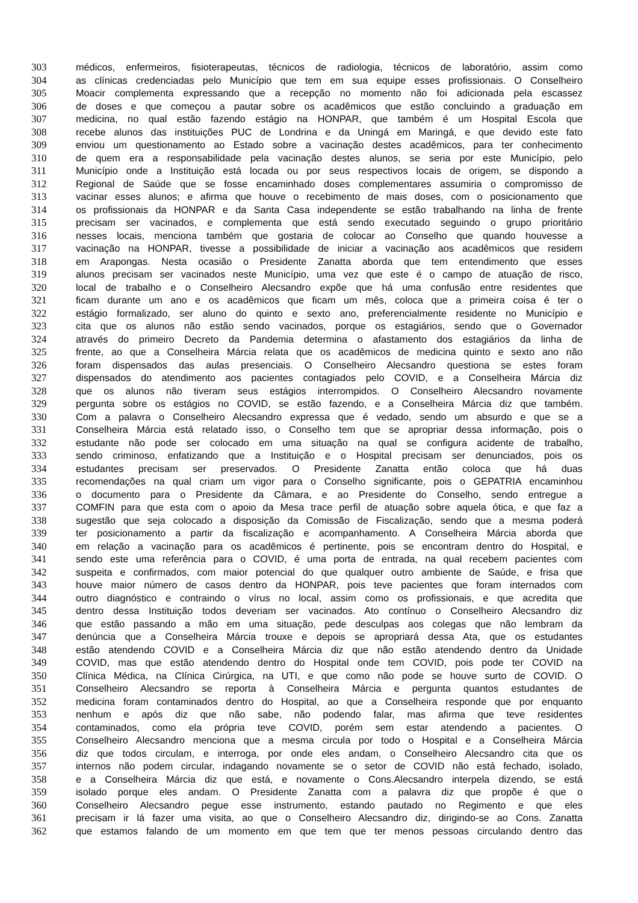303 médicos, enfermeiros, fisioterapeutas, técnicos de radiologia, técnicos de laboratório, assim como
304 as clínicas credenciadas pelo Município que tem em sua equipe esses profissionais. O Conselheiro
305 Moacir complementa expressando que a recepção no momento não foi adicionada pela escassez
306 de doses e que começou a pautar sobre os acadêmicos que estão concluindo a graduação em
307 medicina, no qual estão fazendo estágio na HONPAR, que também é um Hospital Escola que
308 recebe alunos das instituições PUC de Londrina e da Uningá em Maringá, e que devido este fato
309 enviou um questionamento ao Estado sobre a vacinação destes acadêmicos, para ter conhecimento
310 de quem era a responsabilidade pela vacinação destes alunos, se seria por este Município, pelo
311 Município onde a Instituição está locada ou por seus respectivos locais de origem, se dispondo a
312 Regional de Saúde que se fosse encaminhado doses complementares assumiria o compromisso de
313 vacinar esses alunos; e afirma que houve o recebimento de mais doses, com o posicionamento que
314 os profissionais da HONPAR e da Santa Casa independente se estão trabalhando na linha de frente
315 precisam ser vacinados, e complementa que está sendo executado seguindo o grupo prioritário
316 nesses locais, menciona também que gostaria de colocar ao Conselho que quando houvesse a
317 vacinação na HONPAR, tivesse a possibilidade de iniciar a vacinação aos acadêmicos que residem
318 em Arapongas. Nesta ocasião o Presidente Zanatta aborda que tem entendimento que esses
319 alunos precisam ser vacinados neste Município, uma vez que este é o campo de atuação de risco,
320 local de trabalho e o Conselheiro Alecsandro expõe que há uma confusão entre residentes que
321 ficam durante um ano e os acadêmicos que ficam um mês, coloca que a primeira coisa é ter o
322 estágio formalizado, ser aluno do quinto e sexto ano, preferencialmente residente no Município e
323 cita que os alunos não estão sendo vacinados, porque os estagiários, sendo que o Governador
324 através do primeiro Decreto da Pandemia determina o afastamento dos estagiários da linha de
325 frente, ao que a Conselheira Márcia relata que os acadêmicos de medicina quinto e sexto ano não
326 foram dispensados das aulas presenciais. O Conselheiro Alecsandro questiona se estes foram
327 dispensados do atendimento aos pacientes contagiados pelo COVID, e a Conselheira Márcia diz
328 que os alunos não tiveram seus estágios interrompidos. O Conselheiro Alecsandro novamente
329 pergunta sobre os estágios no COVID, se estão fazendo, e a Conselheira Márcia diz que também.
330 Com a palavra o Conselheiro Alecsandro expressa que é vedado, sendo um absurdo e que se a
331 Conselheira Márcia está relatado isso, o Conselho tem que se apropriar dessa informação, pois o
332 estudante não pode ser colocado em uma situação na qual se configura acidente de trabalho,
333 sendo criminoso, enfatizando que a Instituição e o Hospital precisam ser denunciados, pois os
334 estudantes precisam ser preservados. O Presidente Zanatta então coloca que há duas
335 recomendações na qual criam um vigor para o Conselho significante, pois o GEPATRIA encaminhou
336 o documento para o Presidente da Câmara, e ao Presidente do Conselho, sendo entregue a
337 COMFIN para que esta com o apoio da Mesa trace perfil de atuação sobre aquela ótica, e que faz a
338 sugestão que seja colocado a disposição da Comissão de Fiscalização, sendo que a mesma poderá
339 ter posicionamento a partir da fiscalização e acompanhamento. A Conselheira Márcia aborda que
340 em relação a vacinação para os acadêmicos é pertinente, pois se encontram dentro do Hospital, e
341 sendo este uma referência para o COVID, é uma porta de entrada, na qual recebem pacientes com
342 suspeita e confirmados, com maior potencial do que qualquer outro ambiente de Saúde, e frisa que
343 houve maior número de casos dentro da HONPAR, pois teve pacientes que foram internados com
344 outro diagnóstico e contraindo o vírus no local, assim como os profissionais, e que acredita que
345 dentro dessa Instituição todos deveriam ser vacinados. Ato contínuo o Conselheiro Alecsandro diz
346 que estão passando a mão em uma situação, pede desculpas aos colegas que não lembram da
347 denúncia que a Conselheira Márcia trouxe e depois se apropriará dessa Ata, que os estudantes
348 estão atendendo COVID e a Conselheira Márcia diz que não estão atendendo dentro da Unidade
349 COVID, mas que estão atendendo dentro do Hospital onde tem COVID, pois pode ter COVID na
350 Clínica Médica, na Clínica Cirúrgica, na UTI, e que como não pode se houve surto de COVID. O
351 Conselheiro Alecsandro se reporta à Conselheira Márcia e pergunta quantos estudantes de
352 medicina foram contaminados dentro do Hospital, ao que a Conselheira responde que por enquanto
353 nenhum e após diz que não sabe, não podendo falar, mas afirma que teve residentes
354 contaminados, como ela própria teve COVID, porém sem estar atendendo a pacientes. O
355 Conselheiro Alecsandro menciona que a mesma circula por todo o Hospital e a Conselheira Márcia
356 diz que todos circulam, e interroga, por onde eles andam, o Conselheiro Alecsandro cita que os
357 internos não podem circular, indagando novamente se o setor de COVID não está fechado, isolado,
358 e a Conselheira Márcia diz que está, e novamente o Cons.Alecsandro interpela dizendo, se está
359 isolado porque eles andam. O Presidente Zanatta com a palavra diz que propõe é que o
360 Conselheiro Alecsandro pegue esse instrumento, estando pautado no Regimento e que eles
361 precisam ir lá fazer uma visita, ao que o Conselheiro Alecsandro diz, dirigindo-se ao Cons. Zanatta
362 que estamos falando de um momento em que tem que ter menos pessoas circulando dentro das